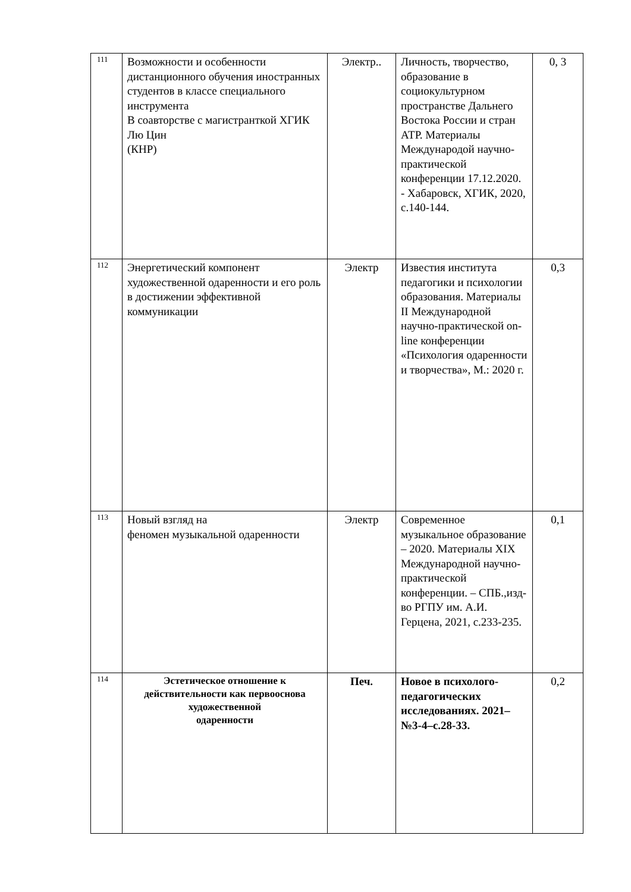| 111 | Возможности и особенности дистанционного обучения иностранных студентов в классе специального инструмента В соавторстве с магистранткой ХГИК Лю Цин (КНР) | Электр.. | Личность, творчество, образование в социокультурном пространстве Дальнего Востока России и стран АТР. Материалы Международой научно-практической конференции 17.12.2020. - Хабаровск, ХГИК, 2020, с.140-144. | 0, 3 |
| 112 | Энергетический компонент художественной одаренности и его роль в достижении эффективной коммуникации | Электр | Известия института педагогики и психологии образования. Материалы II Международной научно-практической on-line конференции «Психология одаренности и творчества», М.: 2020 г. | 0,3 |
| 113 | Новый взгляд на феномен музыкальной одаренности | Электр | Современное музыкальное образование – 2020. Материалы XIX Международной научно-практической конференции. – СПБ.,изд-во РГПУ им. А.И. Герцена, 2021, с.233-235. | 0,1 |
| 114 | Эстетическое отношение к действительности как первооснова художественной одаренности | Печ. | Новое в психолого-педагогических исследованиях. 2021–№3-4–с.28-33. | 0,2 |